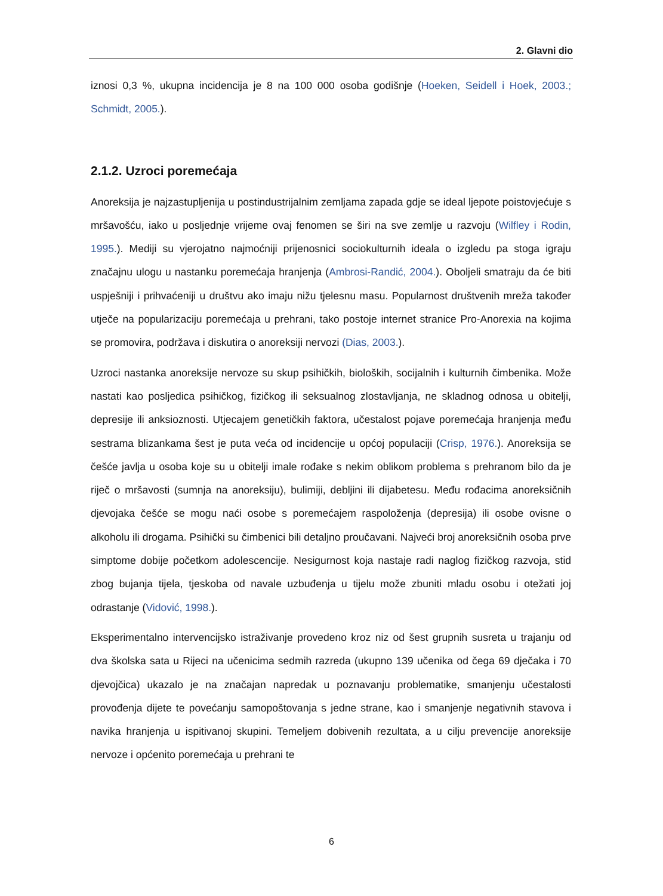2. Glavni dio
iznosi 0,3 %, ukupna incidencija je 8 na 100 000 osoba godišnje (Hoeken, Seidell i Hoek, 2003.; Schmidt, 2005.).
2.1.2. Uzroci poremećaja
Anoreksija je najzastupljenija u postindustrijalnim zemljama zapada gdje se ideal ljepote poistovjećuje s mršavošću, iako u posljednje vrijeme ovaj fenomen se širi na sve zemlje u razvoju (Wilfley i Rodin, 1995.). Mediji su vjerojatno najmoćniji prijenosnici sociokulturnih ideala o izgledu pa stoga igraju značajnu ulogu u nastanku poremećaja hranjenja (Ambrosi-Randić, 2004.). Oboljeli smatraju da će biti uspješniji i prihvaćeniji u društvu ako imaju nižu tjelesnu masu. Popularnost društvenih mreža također utječe na popularizaciju poremećaja u prehrani, tako postoje internet stranice Pro-Anorexia na kojima se promovira, podržava i diskutira o anoreksiji nervozi (Dias, 2003.).
Uzroci nastanka anoreksije nervoze su skup psihičkih, bioloških, socijalnih i kulturnih čimbenika. Može nastati kao posljedica psihičkog, fizičkog ili seksualnog zlostavljanja, ne skladnog odnosa u obitelji, depresije ili anksioznosti. Utjecajem genetičkih faktora, učestalost pojave poremećaja hranjenja među sestrama blizankama šest je puta veća od incidencije u općoj populaciji (Crisp, 1976.). Anoreksija se češće javlja u osoba koje su u obitelji imale rođake s nekim oblikom problema s prehranom bilo da je riječ o mršavosti (sumnja na anoreksiju), bulimiji, debljini ili dijabetesu. Među rođacima anoreksičnih djevojaka češće se mogu naći osobe s poremećajem raspoloženja (depresija) ili osobe ovisne o alkoholu ili drogama. Psihički su čimbenici bili detaljno proučavani. Najveći broj anoreksičnih osoba prve simptome dobije početkom adolescencije. Nesigurnost koja nastaje radi naglog fizičkog razvoja, stid zbog bujanja tijela, tjeskoba od navale uzbuđenja u tijelu može zbuniti mladu osobu i otežati joj odrastanje (Vidović, 1998.).
Eksperimentalno intervencijsko istraživanje provedeno kroz niz od šest grupnih susreta u trajanju od dva školska sata u Rijeci na učenicima sedmih razreda (ukupno 139 učenika od čega 69 dječaka i 70 djevojčica) ukazalo je na značajan napredak u poznavanju problematike, smanjenju učestalosti provođenja dijete te povećanju samopoštovanja s jedne strane, kao i smanjenje negativnih stavova i navika hranjenja u ispitivanoj skupini. Temeljem dobivenih rezultata, a u cilju prevencije anoreksije nervoze i općenito poremećaja u prehrani te
6